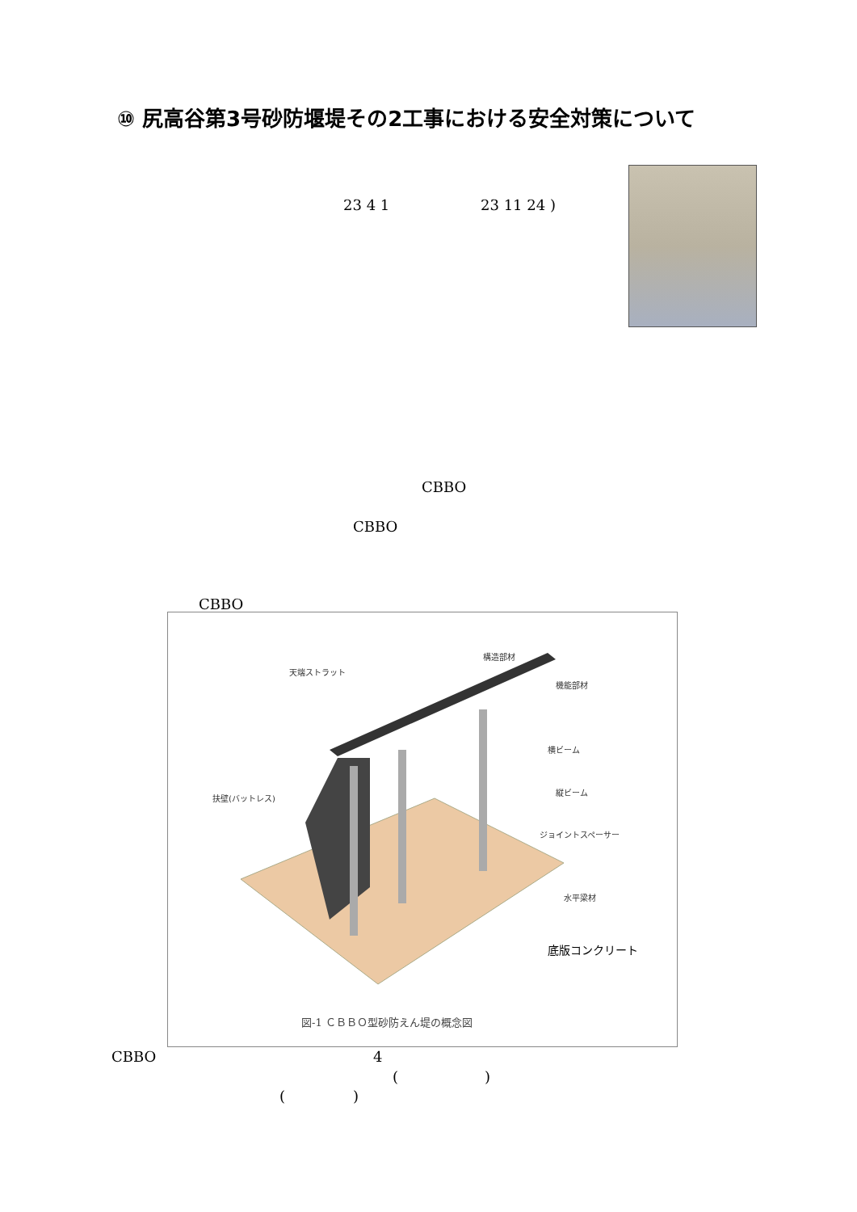⑩ 尻高谷第3号砂防堰堤その2工事における安全対策について
23 4 1 23 11 24 )
CBBO
CBBO
CBBO
天端ストラット
構造部材
機能部材
横ビーム
縦ビーム
扶壁(バットレス)
ジョイントスペーサー
水平梁材
底版コンクリート
図-1 ＣＢＢＯ型砂防えん堤の概念図
CBBO 4
( )
( )